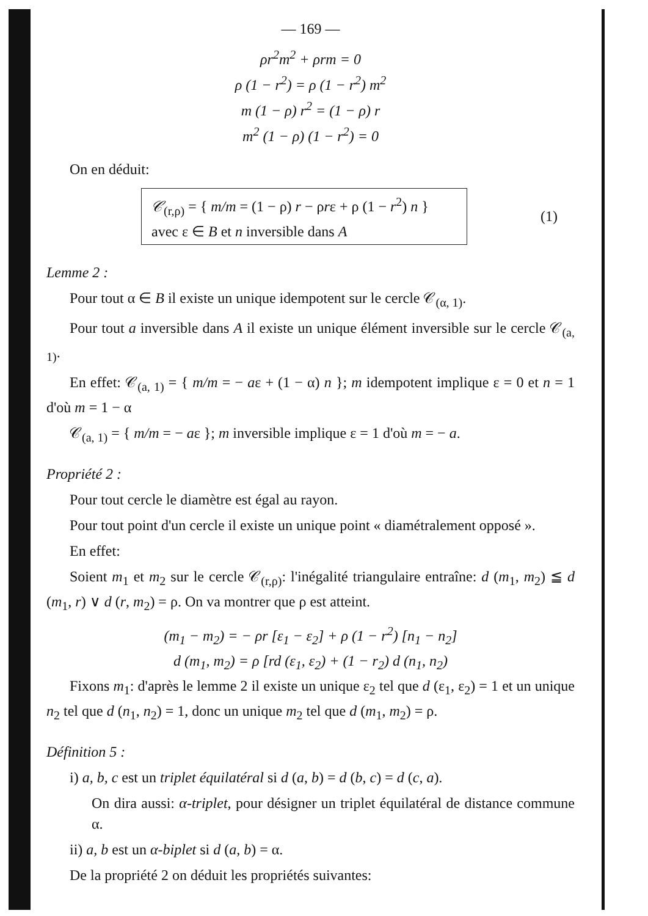— 169 —
ρr<sup>2</sup>m<sup>2</sup> + ρrm = 0
ρ (1 − r<sup>2</sup>) = ρ (1 − r<sup>2</sup>) m<sup>2</sup>
m (1 − ρ) r<sup>2</sup> = (1 − ρ) r
m<sup>2</sup> (1 − ρ) (1 − r<sup>2</sup>) = 0
On en déduit:
𝒞<sub>(r,ρ)</sub> = { m/m = (1 − ρ) r − ρrε + ρ (1 − r<sup>2</sup>) n }
avec ε ∈ B et n inversible dans A
(1)
Lemme 2 :
Pour tout α ∈ B il existe un unique idempotent sur le cercle 𝒞<sub>(α, 1)</sub>.
Pour tout a inversible dans A il existe un unique élément inversible sur le cercle 𝒞<sub>(a, 1)</sub>.
En effet: 𝒞<sub>(a, 1)</sub> = { m/m = − aε + (1 − α) n }; m idempotent implique ε = 0 et n = 1 d'où m = 1 − α
𝒞<sub>(a, 1)</sub> = { m/m = − aε }; m inversible implique ε = 1 d'où m = − a.
Propriété 2 :
Pour tout cercle le diamètre est égal au rayon.
Pour tout point d'un cercle il existe un unique point « diamétralement opposé ».
En effet:
Soient m<sub>1</sub> et m<sub>2</sub> sur le cercle 𝒞<sub>(r,ρ)</sub>: l'inégalité triangulaire entraîne: d (m<sub>1</sub>, m<sub>2</sub>) ≦ d (m<sub>1</sub>, r) ∨ d (r, m<sub>2</sub>) = ρ. On va montrer que ρ est atteint.
(m<sub>1</sub> − m<sub>2</sub>) = − ρr [ε<sub>1</sub> − ε<sub>2</sub>] + ρ (1 − r<sup>2</sup>) [n<sub>1</sub> − n<sub>2</sub>]
d (m<sub>1</sub>, m<sub>2</sub>) = ρ [rd (ε<sub>1</sub>, ε<sub>2</sub>) + (1 − r<sub>2</sub>) d (n<sub>1</sub>, n<sub>2</sub>)
Fixons m<sub>1</sub>: d'après le lemme 2 il existe un unique ε<sub>2</sub> tel que d (ε<sub>1</sub>, ε<sub>2</sub>) = 1 et un unique n<sub>2</sub> tel que d (n<sub>1</sub>, n<sub>2</sub>) = 1, donc un unique m<sub>2</sub> tel que d (m<sub>1</sub>, m<sub>2</sub>) = ρ.
Définition 5 :
i) a, b, c est un triplet équilatéral si d (a, b) = d (b, c) = d (c, a).
On dira aussi: α-triplet, pour désigner un triplet équilatéral de distance commune α.
ii) a, b est un α-biplet si d (a, b) = α.
De la propriété 2 on déduit les propriétés suivantes: